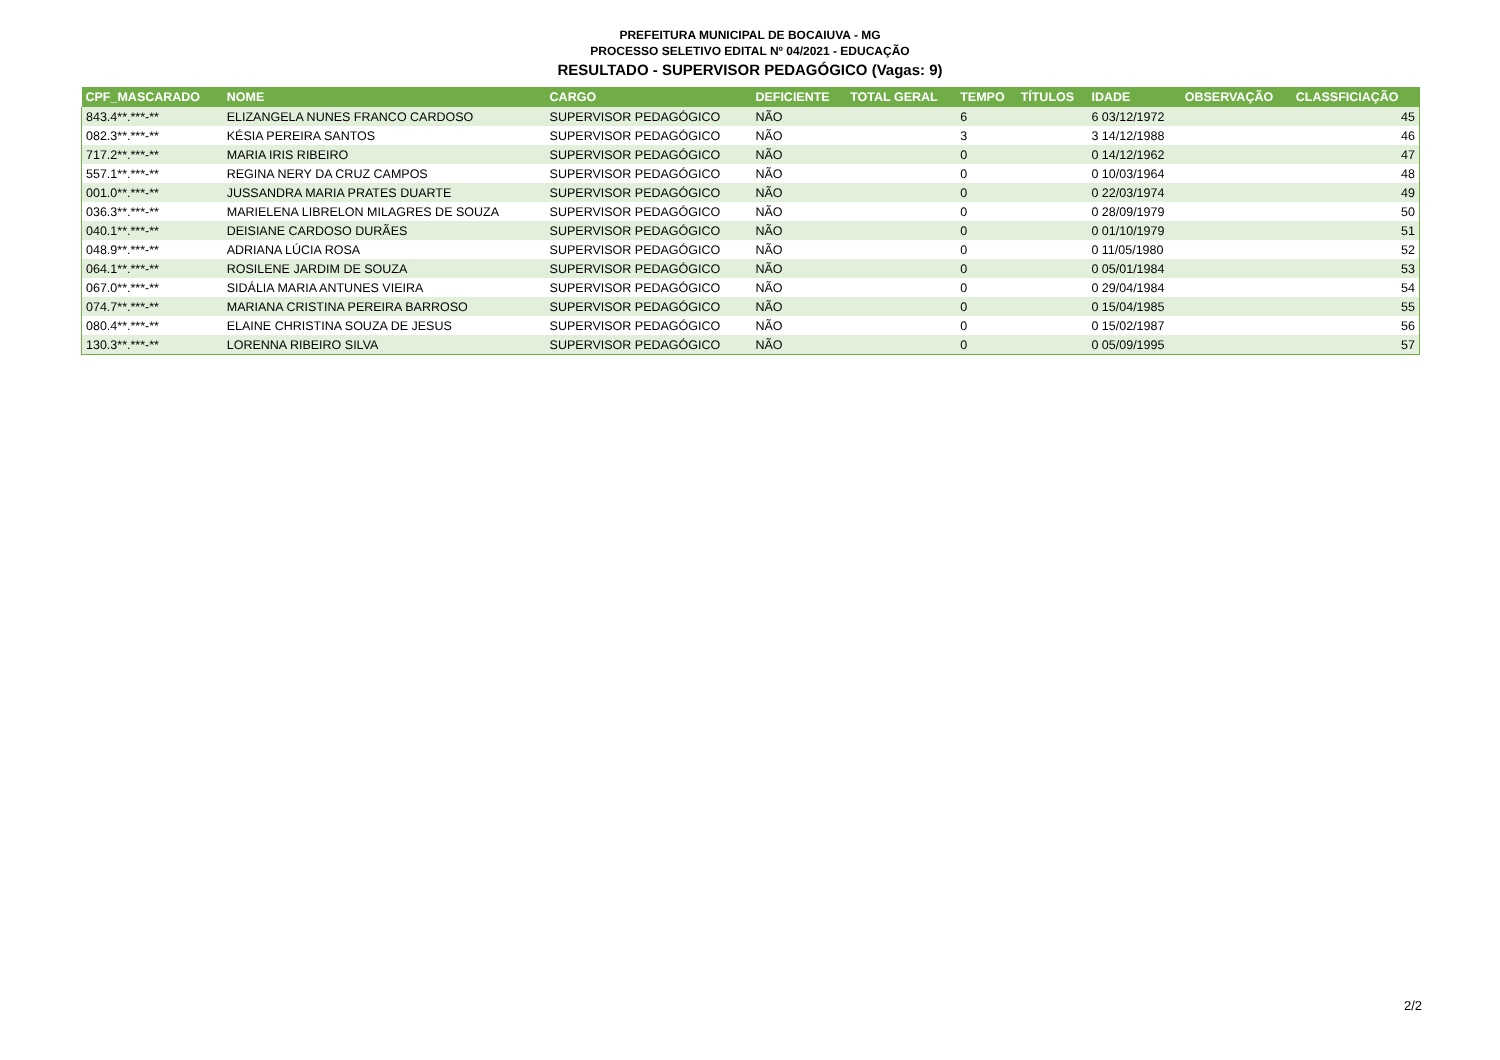PREFEITURA MUNICIPAL DE BOCAIUVA - MG
PROCESSO SELETIVO EDITAL Nº 04/2021 - EDUCAÇÃO
RESULTADO - SUPERVISOR PEDAGÓGICO (Vagas: 9)
| CPF_MASCARADO | NOME | CARGO | DEFICIENTE | TOTAL GERAL | TEMPO | TÍTULOS | IDADE | OBSERVAÇÃO | CLASSFICIAÇÃO |
| --- | --- | --- | --- | --- | --- | --- | --- | --- | --- |
| 843.4**.***-** | ELIZANGELA NUNES FRANCO CARDOSO | SUPERVISOR PEDAGÓGICO | NÃO | | 6 | | 6 03/12/1972 | | 45 |
| 082.3**.***-** | KÉSIA PEREIRA SANTOS | SUPERVISOR PEDAGÓGICO | NÃO | | 3 | | 3 14/12/1988 | | 46 |
| 717.2**.***-** | MARIA IRIS RIBEIRO | SUPERVISOR PEDAGÓGICO | NÃO | | 0 | | 0 14/12/1962 | | 47 |
| 557.1**.***-** | REGINA NERY DA CRUZ CAMPOS | SUPERVISOR PEDAGÓGICO | NÃO | | 0 | | 0 10/03/1964 | | 48 |
| 001.0**.***-** | JUSSANDRA MARIA PRATES DUARTE | SUPERVISOR PEDAGÓGICO | NÃO | | 0 | | 0 22/03/1974 | | 49 |
| 036.3**.***-** | MARIELENA LIBRELON MILAGRES DE SOUZA | SUPERVISOR PEDAGÓGICO | NÃO | | 0 | | 0 28/09/1979 | | 50 |
| 040.1**.***-** | DEISIANE CARDOSO DURÃES | SUPERVISOR PEDAGÓGICO | NÃO | | 0 | | 0 01/10/1979 | | 51 |
| 048.9**.***-** | ADRIANA LÚCIA ROSA | SUPERVISOR PEDAGÓGICO | NÃO | | 0 | | 0 11/05/1980 | | 52 |
| 064.1**.***-** | ROSILENE JARDIM DE SOUZA | SUPERVISOR PEDAGÓGICO | NÃO | | 0 | | 0 05/01/1984 | | 53 |
| 067.0**.***-** | SIDÁLIA MARIA ANTUNES VIEIRA | SUPERVISOR PEDAGÓGICO | NÃO | | 0 | | 0 29/04/1984 | | 54 |
| 074.7**.***-** | MARIANA CRISTINA PEREIRA BARROSO | SUPERVISOR PEDAGÓGICO | NÃO | | 0 | | 0 15/04/1985 | | 55 |
| 080.4**.***-** | ELAINE CHRISTINA SOUZA DE JESUS | SUPERVISOR PEDAGÓGICO | NÃO | | 0 | | 0 15/02/1987 | | 56 |
| 130.3**.***-** | LORENNA RIBEIRO SILVA | SUPERVISOR PEDAGÓGICO | NÃO | | 0 | | 0 05/09/1995 | | 57 |
2/2